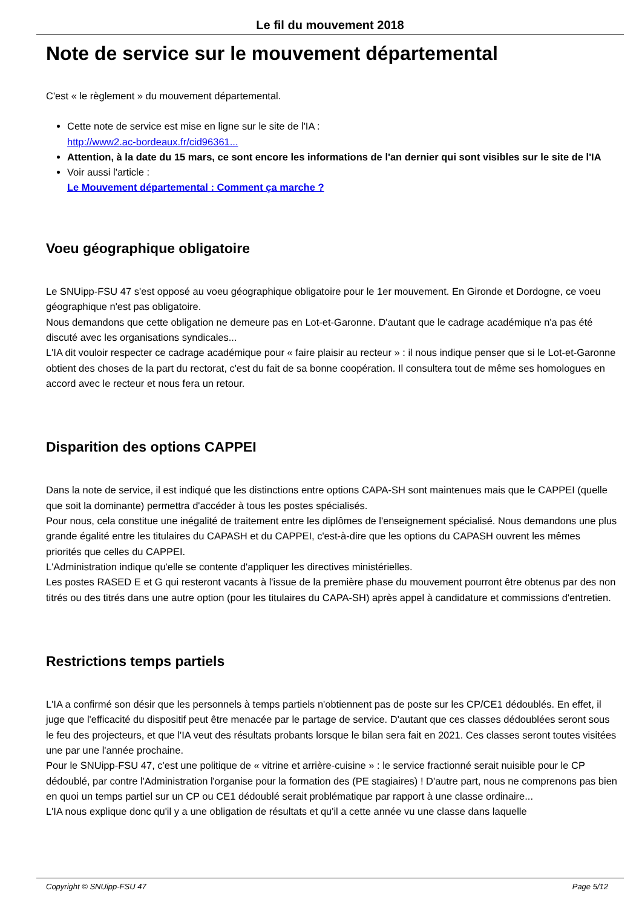Le fil du mouvement 2018
Note de service sur le mouvement départemental
C'est « le règlement » du mouvement départemental.
Cette note de service est mise en ligne sur le site de l'IA :
http://www2.ac-bordeaux.fr/cid96361...
Attention, à la date du 15 mars, ce sont encore les informations de l'an dernier qui sont visibles sur le site de l'IA
Voir aussi l'article :
Le Mouvement départemental : Comment ça marche ?
Voeu géographique obligatoire
Le SNUipp-FSU 47 s'est opposé au voeu géographique obligatoire pour le 1er mouvement. En Gironde et Dordogne, ce voeu géographique n'est pas obligatoire.
Nous demandons que cette obligation ne demeure pas en Lot-et-Garonne. D'autant que le cadrage académique n'a pas été discuté avec les organisations syndicales...
L'IA dit vouloir respecter ce cadrage académique pour « faire plaisir au recteur » : il nous indique penser que si le Lot-et-Garonne obtient des choses de la part du rectorat, c'est du fait de sa bonne coopération. Il consultera tout de même ses homologues en accord avec le recteur et nous fera un retour.
Disparition des options CAPPEI
Dans la note de service, il est indiqué que les distinctions entre options CAPA-SH sont maintenues mais que le CAPPEI (quelle que soit la dominante) permettra d'accéder à tous les postes spécialisés.
Pour nous, cela constitue une inégalité de traitement entre les diplômes de l'enseignement spécialisé. Nous demandons une plus grande égalité entre les titulaires du CAPASH et du CAPPEI, c'est-à-dire que les options du CAPASH ouvrent les mêmes priorités que celles du CAPPEI.
L'Administration indique qu'elle se contente d'appliquer les directives ministérielles.
Les postes RASED E et G qui resteront vacants à l'issue de la première phase du mouvement pourront être obtenus par des non titrés ou des titrés dans une autre option (pour les titulaires du CAPA-SH) après appel à candidature et commissions d'entretien.
Restrictions temps partiels
L'IA a confirmé son désir que les personnels à temps partiels n'obtiennent pas de poste sur les CP/CE1 dédoublés. En effet, il juge que l'efficacité du dispositif peut être menacée par le partage de service. D'autant que ces classes dédoublées seront sous le feu des projecteurs, et que l'IA veut des résultats probants lorsque le bilan sera fait en 2021. Ces classes seront toutes visitées une par une l'année prochaine.
Pour le SNUipp-FSU 47, c'est une politique de « vitrine et arrière-cuisine » : le service fractionné serait nuisible pour le CP dédoublé, par contre l'Administration l'organise pour la formation des (PE stagiaires) ! D'autre part, nous ne comprenons pas bien en quoi un temps partiel sur un CP ou CE1 dédoublé serait problématique par rapport à une classe ordinaire...
L'IA nous explique donc qu'il y a une obligation de résultats et qu'il a cette année vu une classe dans laquelle
Copyright © SNUipp-FSU 47 Page 5/12